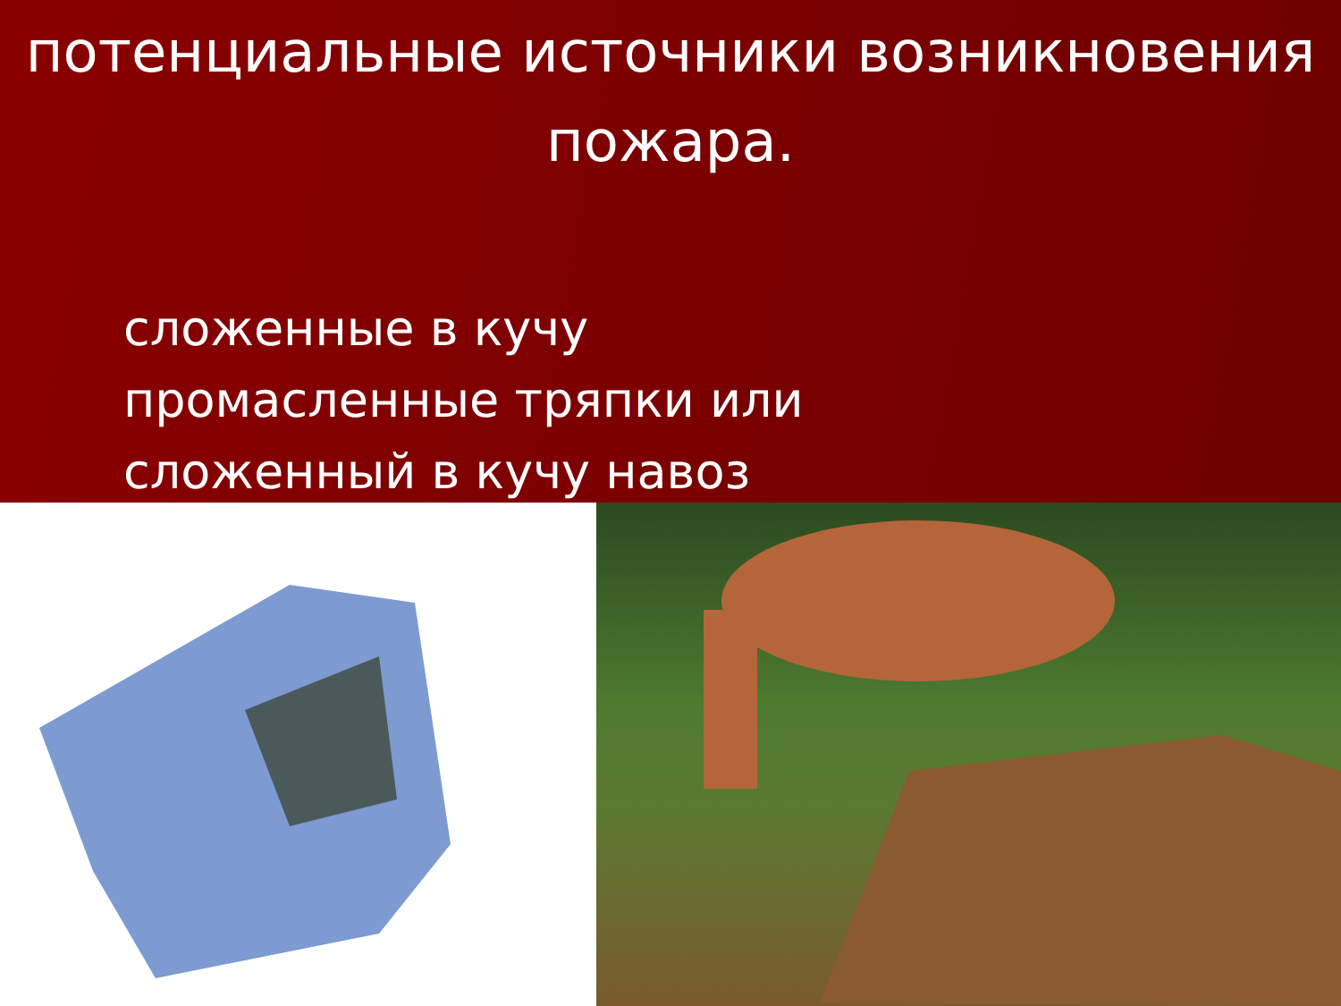потенциальные источники возникновения пожара.
сложенные в кучу промасленные тряпки или сложенный в кучу навоз